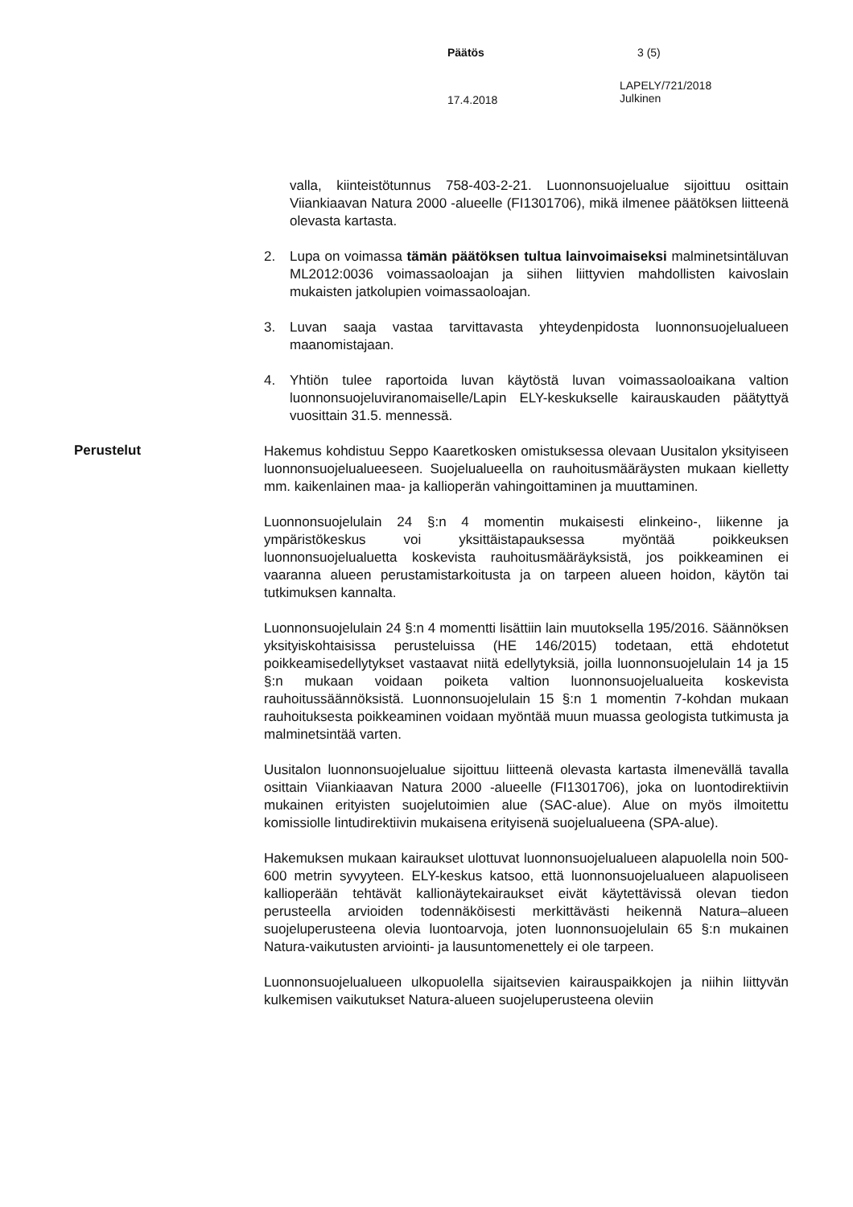Päätös 3 (5)
17.4.2018
LAPELY/721/2018
Julkinen
valla, kiinteistötunnus 758-403-2-21. Luonnonsuojelualue sijoittuu osittain Viiankiaavan Natura 2000 -alueelle (FI1301706), mikä ilmenee päätöksen liitteenä olevasta kartasta.
2. Lupa on voimassa tämän päätöksen tultua lainvoimaiseksi malminetsintäluvan ML2012:0036 voimassaoloajan ja siihen liittyvien mahdollisten kaivoslain mukaisten jatkolupien voimassaoloajan.
3. Luvan saaja vastaa tarvittavasta yhteydenpidosta luonnonsuojelualueen maanomistajaan.
4. Yhtiön tulee raportoida luvan käytöstä luvan voimassaoloaikana valtion luonnonsuojeluviranomaiselle/Lapin ELY-keskukselle kairauskauden päätyttyä vuosittain 31.5. mennessä.
Perustelut
Hakemus kohdistuu Seppo Kaaretkosken omistuksessa olevaan Uusitalon yksityiseen luonnonsuojelualueeseen. Suojelualueella on rauhoitusmääräysten mukaan kielletty mm. kaikenlainen maa- ja kallioperän vahingoittaminen ja muuttaminen.
Luonnonsuojelulain 24 §:n 4 momentin mukaisesti elinkeino-, liikenne ja ympäristökeskus voi yksittäistapauksessa myöntää poikkeuksen luonnonsuojelualuetta koskevista rauhoitusmääräyksistä, jos poikkeaminen ei vaaranna alueen perustamistarkoitusta ja on tarpeen alueen hoidon, käytön tai tutkimuksen kannalta.
Luonnonsuojelulain 24 §:n 4 momentti lisättiin lain muutoksella 195/2016. Säännöksen yksityiskohtaisissa perusteluissa (HE 146/2015) todetaan, että ehdotetut poikkeamisedellytykset vastaavat niitä edellytyksiä, joilla luonnonsuojelulain 14 ja 15 §:n mukaan voidaan poiketa valtion luonnonsuojelualueita koskevista rauhoitussäännöksistä. Luonnonsuojelulain 15 §:n 1 momentin 7-kohdan mukaan rauhoituksesta poikkeaminen voidaan myöntää muun muassa geologista tutkimusta ja malminetsintää varten.
Uusitalon luonnonsuojelualue sijoittuu liitteenä olevasta kartasta ilmenevällä tavalla osittain Viiankiaavan Natura 2000 -alueelle (FI1301706), joka on luontodirektiivin mukainen erityisten suojelutoimien alue (SAC-alue). Alue on myös ilmoitettu komissiolle lintudirektiivin mukaisena erityisenä suojelualueena (SPA-alue).
Hakemuksen mukaan kairaukset ulottuvat luonnonsuojelualueen alapuolella noin 500-600 metrin syvyyteen. ELY-keskus katsoo, että luonnonsuojelualueen alapuoliseen kallioperään tehtävät kallionäytekairaukset eivät käytettävissä olevan tiedon perusteella arvioiden todennäköisesti merkittävästi heikennä Natura–alueen suojeluperusteena olevia luontoarvoja, joten luonnonsuojelulain 65 §:n mukainen Natura-vaikutusten arviointi- ja lausuntomenettely ei ole tarpeen.
Luonnonsuojelualueen ulkopuolella sijaitsevien kairauspaikkojen ja niihin liittyvän kulkemisen vaikutukset Natura-alueen suojeluperusteena oleviin